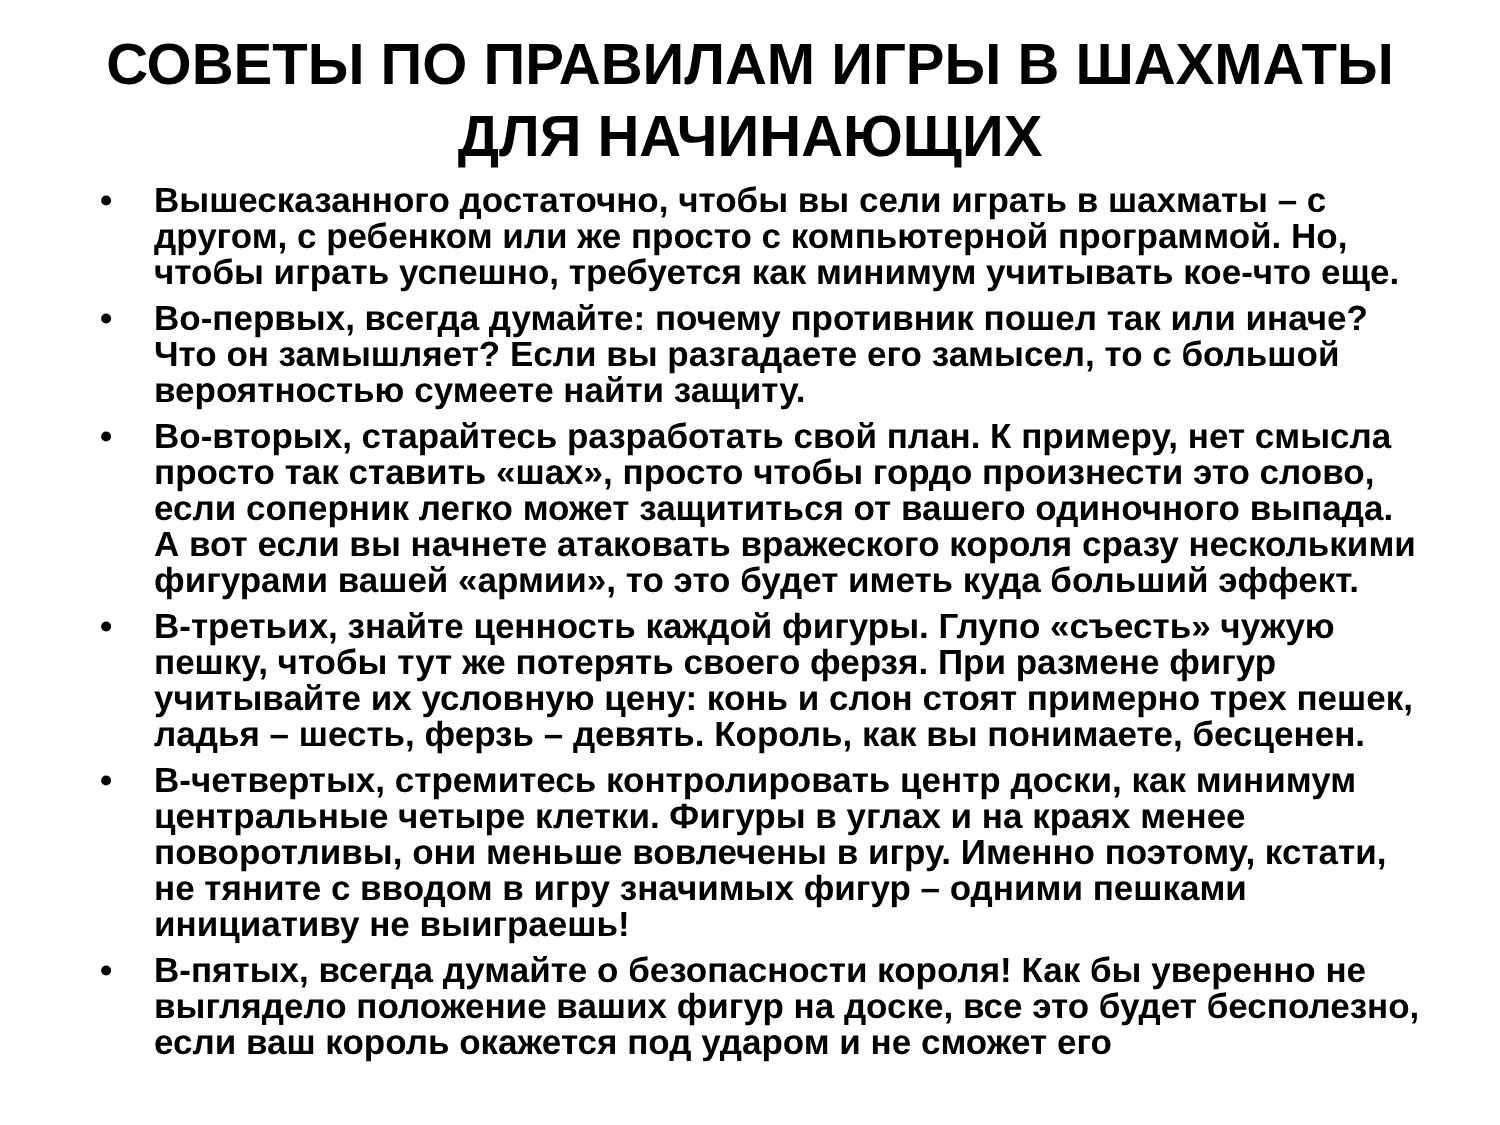СОВЕТЫ ПО ПРАВИЛАМ ИГРЫ В ШАХМАТЫ
ДЛЯ НАЧИНАЮЩИХ
• Вышесказанного достаточно, чтобы вы сели играть в шахматы – с другом, с ребенком или же просто с компьютерной программой. Но, чтобы играть успешно, требуется как минимум учитывать кое-что еще.
• Во-первых, всегда думайте: почему противник пошел так или иначе? Что он замышляет? Если вы разгадаете его замысел, то с большой вероятностью сумеете найти защиту.
• Во-вторых, старайтесь разработать свой план. К примеру, нет смысла просто так ставить «шах», просто чтобы гордо произнести это слово, если соперник легко может защититься от вашего одиночного выпада. А вот если вы начнете атаковать вражеского короля сразу несколькими фигурами вашей «армии», то это будет иметь куда больший эффект.
• В-третьих, знайте ценность каждой фигуры. Глупо «съесть» чужую пешку, чтобы тут же потерять своего ферзя. При размене фигур учитывайте их условную цену: конь и слон стоят примерно трех пешек, ладья – шесть, ферзь – девять. Король, как вы понимаете, бесценен.
• В-четвертых, стремитесь контролировать центр доски, как минимум центральные четыре клетки. Фигуры в углах и на краях менее поворотливы, они меньше вовлечены в игру. Именно поэтому, кстати, не тяните с вводом в игру значимых фигур – одними пешками инициативу не выиграешь!
• В-пятых, всегда думайте о безопасности короля! Как бы уверенно не выглядело положение ваших фигур на доске, все это будет бесполезно, если ваш король окажется под ударом и не сможет его